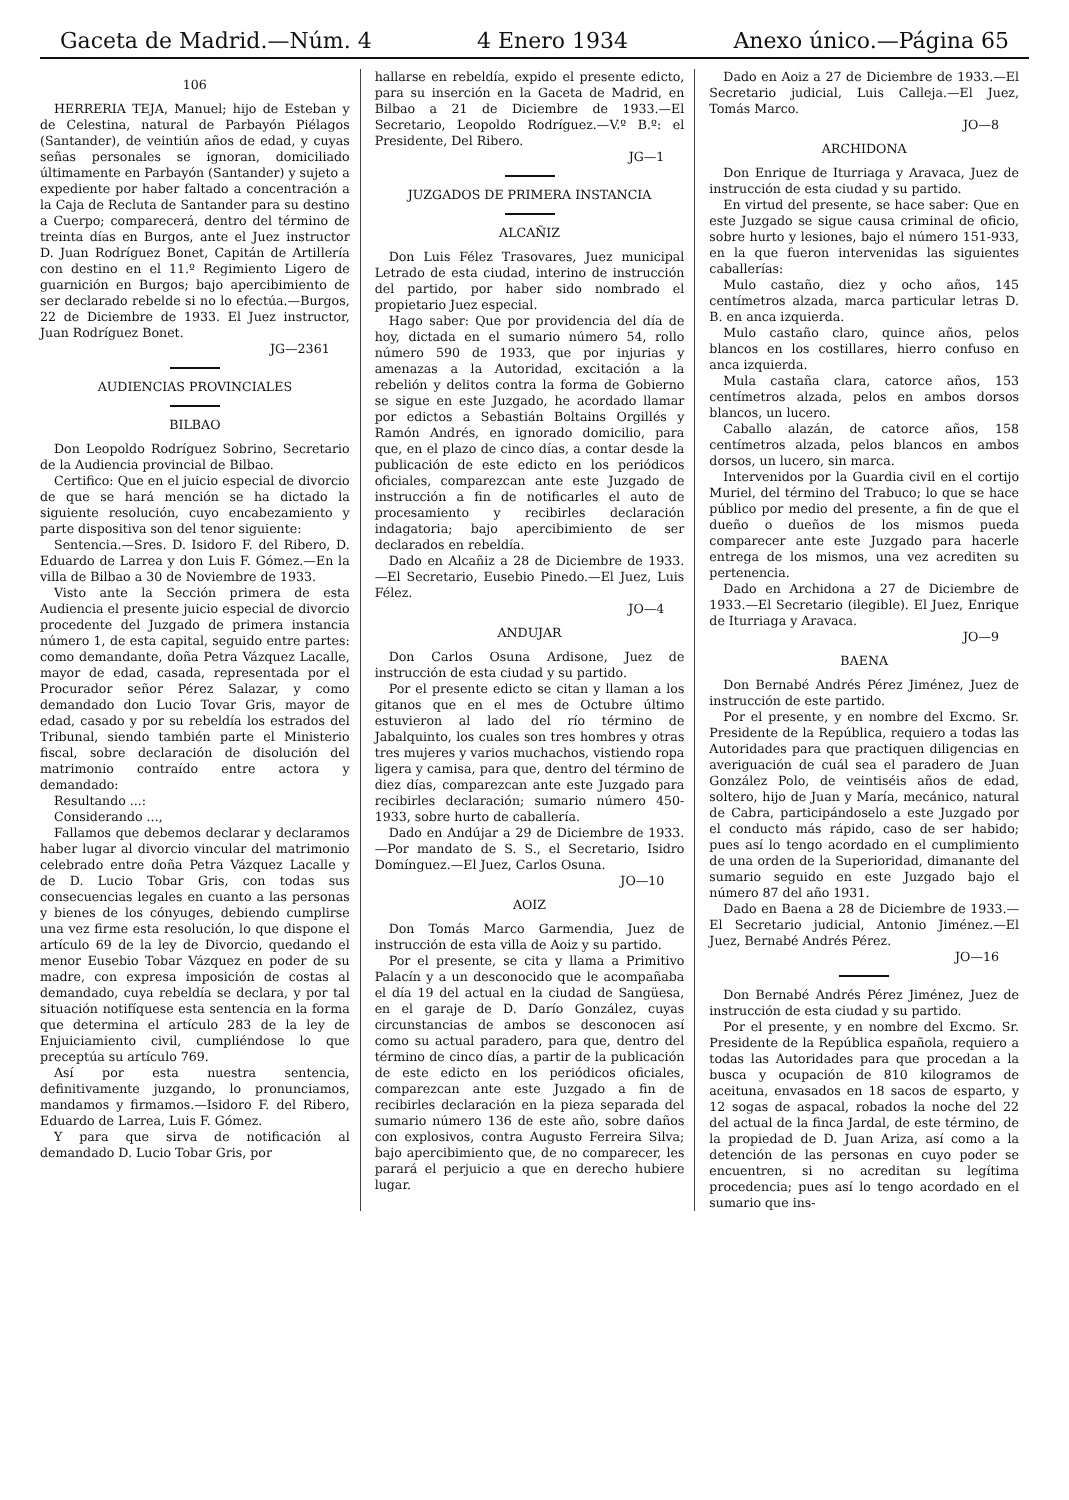Gaceta de Madrid.—Núm. 4 4 Enero 1934 Anexo único.—Página 65
106
HERRERIA TEJA, Manuel; hijo de Esteban y de Celestina, natural de Parbayón Piélagos (Santander), de veintiún años de edad, y cuyas señas personales se ignoran, domiciliado últimamente en Parbayón (Santander) y sujeto a expediente por haber faltado a concentración a la Caja de Recluta de Santander para su destino a Cuerpo; comparecerá, dentro del término de treinta días en Burgos, ante el Juez instructor D. Juan Rodríguez Bonet, Capitán de Artillería con destino en el 11.º Regimiento Ligero de guarnición en Burgos; bajo apercibimiento de ser declarado rebelde si no lo efectúa.—Burgos, 22 de Diciembre de 1933. El Juez instructor, Juan Rodríguez Bonet.
JG—2361
AUDIENCIAS PROVINCIALES
BILBAO
Don Leopoldo Rodríguez Sobrino, Secretario de la Audiencia provincial de Bilbao.
Certifico: Que en el juicio especial de divorcio de que se hará mención se ha dictado la siguiente resolución, cuyo encabezamiento y parte dispositiva son del tenor siguiente:
Sentencia.—Sres. D. Isidoro F. del Ribero, D. Eduardo de Larrea y don Luis F. Gómez.—En la villa de Bilbao a 30 de Noviembre de 1933.
Visto ante la Sección primera de esta Audiencia el presente juicio especial de divorcio procedente del Juzgado de primera instancia número 1, de esta capital, seguido entre partes: como demandante, doña Petra Vázquez Lacalle, mayor de edad, casada, representada por el Procurador señor Pérez Salazar, y como demandado don Lucio Tovar Gris, mayor de edad, casado y por su rebeldía los estrados del Tribunal, siendo también parte el Ministerio fiscal, sobre declaración de disolución del matrimonio contraído entre actora y demandado:
Resultando ...:
Considerando ...,
Fallamos que debemos declarar y declaramos haber lugar al divorcio vincular del matrimonio celebrado entre doña Petra Vázquez Lacalle y de D. Lucio Tobar Gris, con todas sus consecuencias legales en cuanto a las personas y bienes de los cónyuges, debiendo cumplirse una vez firme esta resolución, lo que dispone el artículo 69 de la ley de Divorcio, quedando el menor Eusebio Tobar Vázquez en poder de su madre, con expresa imposición de costas al demandado, cuya rebeldía se declara, y por tal situación notifíquese esta sentencia en la forma que determina el artículo 283 de la ley de Enjuiciamiento civil, cumpliéndose lo que preceptúa su artículo 769.
Así por esta nuestra sentencia, definitivamente juzgando, lo pronunciamos, mandamos y firmamos.—Isidoro F. del Ribero, Eduardo de Larrea, Luis F. Gómez.
Y para que sirva de notificación al demandado D. Lucio Tobar Gris, por
hallarse en rebeldía, expido el presente edicto, para su inserción en la Gaceta de Madrid, en Bilbao a 21 de Diciembre de 1933.—El Secretario, Leopoldo Rodríguez.—V.º B.º: el Presidente, Del Ribero.
JG—1
JUZGADOS DE PRIMERA INSTANCIA
ALCAÑIZ
Don Luis Félez Trasovares, Juez municipal Letrado de esta ciudad, interino de instrucción del partido, por haber sido nombrado el propietario Juez especial.
Hago saber: Que por providencia del día de hoy, dictada en el sumario número 54, rollo número 590 de 1933, que por injurias y amenazas a la Autoridad, excitación a la rebelión y delitos contra la forma de Gobierno se sigue en este Juzgado, he acordado llamar por edictos a Sebastián Boltains Orgillés y Ramón Andrés, en ignorado domicilio, para que, en el plazo de cinco días, a contar desde la publicación de este edicto en los periódicos oficiales, comparezcan ante este Juzgado de instrucción a fin de notificarles el auto de procesamiento y recibirles declaración indagatoria; bajo apercibimiento de ser declarados en rebeldía.
Dado en Alcañiz a 28 de Diciembre de 1933.—El Secretario, Eusebio Pinedo.—El Juez, Luis Félez.
JO—4
ANDUJAR
Don Carlos Osuna Ardisone, Juez de instrucción de esta ciudad y su partido.
Por el presente edicto se citan y llaman a los gitanos que en el mes de Octubre último estuvieron al lado del río término de Jabalquinto, los cuales son tres hombres y otras tres mujeres y varios muchachos, vistiendo ropa ligera y camisa, para que, dentro del término de diez días, comparezcan ante este Juzgado para recibirles declaración; sumario número 450-1933, sobre hurto de caballería.
Dado en Andújar a 29 de Diciembre de 1933.—Por mandato de S. S., el Secretario, Isidro Domínguez.—El Juez, Carlos Osuna.
JO—10
AOIZ
Don Tomás Marco Garmendia, Juez de instrucción de esta villa de Aoiz y su partido.
Por el presente, se cita y llama a Primitivo Palacín y a un desconocido que le acompañaba el día 19 del actual en la ciudad de Sangüesa, en el garaje de D. Darío González, cuyas circunstancias de ambos se desconocen así como su actual paradero, para que, dentro del término de cinco días, a partir de la publicación de este edicto en los periódicos oficiales, comparezcan ante este Juzgado a fin de recibirles declaración en la pieza separada del sumario número 136 de este año, sobre daños con explosivos, contra Augusto Ferreira Silva; bajo apercibimiento que, de no comparecer, les parará el perjuicio a que en derecho hubiere lugar.
Dado en Aoiz a 27 de Diciembre de 1933.—El Secretario judicial, Luis Calleja.—El Juez, Tomás Marco.
JO—8
ARCHIDONA
Don Enrique de Iturriaga y Aravaca, Juez de instrucción de esta ciudad y su partido.
En virtud del presente, se hace saber: Que en este Juzgado se sigue causa criminal de oficio, sobre hurto y lesiones, bajo el número 151-933, en la que fueron intervenidas las siguientes caballerías:
Mulo castaño, diez y ocho años, 145 centímetros alzada, marca particular letras D. B. en anca izquierda.
Mulo castaño claro, quince años, pelos blancos en los costillares, hierro confuso en anca izquierda.
Mula castaña clara, catorce años, 153 centímetros alzada, pelos en ambos dorsos blancos, un lucero.
Caballo alazán, de catorce años, 158 centímetros alzada, pelos blancos en ambos dorsos, un lucero, sin marca.
Intervenidos por la Guardia civil en el cortijo Muriel, del término del Trabuco; lo que se hace público por medio del presente, a fin de que el dueño o dueños de los mismos pueda comparecer ante este Juzgado para hacerle entrega de los mismos, una vez acrediten su pertenencia.
Dado en Archidona a 27 de Diciembre de 1933.—El Secretario (ilegible). El Juez, Enrique de Iturriaga y Aravaca.
JO—9
BAENA
Don Bernabé Andrés Pérez Jiménez, Juez de instrucción de este partido.
Por el presente, y en nombre del Excmo. Sr. Presidente de la República, requiero a todas las Autoridades para que practiquen diligencias en averiguación de cuál sea el paradero de Juan González Polo, de veintiséis años de edad, soltero, hijo de Juan y María, mecánico, natural de Cabra, participándoselo a este Juzgado por el conducto más rápido, caso de ser habido; pues así lo tengo acordado en el cumplimiento de una orden de la Superioridad, dimanante del sumario seguido en este Juzgado bajo el número 87 del año 1931.
Dado en Baena a 28 de Diciembre de 1933.—El Secretario judicial, Antonio Jiménez.—El Juez, Bernabé Andrés Pérez.
JO—16
Don Bernabé Andrés Pérez Jiménez, Juez de instrucción de esta ciudad y su partido.
Por el presente, y en nombre del Excmo. Sr. Presidente de la República española, requiero a todas las Autoridades para que procedan a la busca y ocupación de 810 kilogramos de aceituna, envasados en 18 sacos de esparto, y 12 sogas de aspacal, robados la noche del 22 del actual de la finca Jardal, de este término, de la propiedad de D. Juan Ariza, así como a la detención de las personas en cuyo poder se encuentren, si no acreditan su legítima procedencia; pues así lo tengo acordado en el sumario que ins-